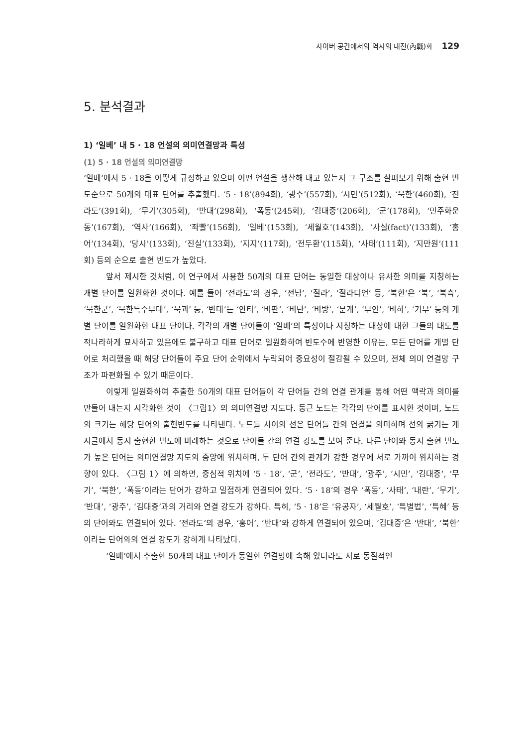사이버 공간에서의 역사의 내전(內戰)화 129
5. 분석결과
1) ‘일베’ 내 5 · 18 언설의 의미연결망과 특성
(1) 5 · 18 언설의 의미연결망
‘일베’에서 5 · 18을 어떻게 규정하고 있으며 어떤 언설을 생산해 내고 있는지 그 구조를 살펴보기 위해 출현 빈도순으로 50개의 대표 단어를 추출했다. ‘5 · 18’(894회), ‘광주’(557회), ‘시민’(512회), ‘북한’(460회), ‘전라도’(391회), ‘무기’(305회), ‘반대’(298회), ‘폭동’(245회), ‘김대중’(206회), ‘군’(178회), ‘민주화운동’(167회), ‘역사’(166회), ‘좌빨’(156회), ‘일베’(153회), ‘세월호’(143회), ‘사실(fact)’(133회), ‘홍어’(134회), ‘당시’(133회), ‘진실’(133회), ‘지지’(117회), ‘전두환’(115회), ‘사태’(111회), ‘지만원’(111회) 등의 순으로 출현 빈도가 높았다.
앞서 제시한 것처럼, 이 연구에서 사용한 50개의 대표 단어는 동일한 대상이나 유사한 의미를 지칭하는 개별 단어를 일원화한 것이다. 예를 들어 ‘전라도’의 경우, ‘전남’, ‘절라’, ‘절라디언’ 등, ‘북한’은 ‘북’, ‘북측’, ‘북한군’, ‘북한특수부대’, ‘북괴’ 등, ‘반대’는 ‘안티’, ‘비판’, ‘비난’, ‘비방’, ‘분개’, ‘부인’, ‘비하’, ‘거부’ 등의 개별 단어를 일원화한 대표 단어다. 각각의 개별 단어들이 ‘일베’의 특성이나 지칭하는 대상에 대한 그들의 태도를 적나라하게 묘사하고 있음에도 불구하고 대표 단어로 일원화하여 빈도수에 반영한 이유는, 모든 단어를 개별 단어로 처리했을 때 해당 단어들이 주요 단어 순위에서 누락되어 중요성이 절감될 수 있으며, 전체 의미 연결망 구조가 파편화될 수 있기 때문이다.
이렇게 일원화하여 추출한 50개의 대표 단어들이 각 단어들 간의 연결 관계를 통해 어떤 맥락과 의미를 만들어 내는지 시각화한 것이 〈그림1〉의 의미연결망 지도다. 둥근 노드는 각각의 단어를 표시한 것이며, 노드의 크기는 해당 단어의 출현빈도를 나타낸다. 노드들 사이의 선은 단어들 간의 연결을 의미하며 선의 굵기는 게시글에서 동시 출현한 빈도에 비례하는 것으로 단어들 간의 연결 강도를 보여 준다. 다른 단어와 동시 출현 빈도가 높은 단어는 의미연결망 지도의 중앙에 위치하며, 두 단어 간의 관계가 강한 경우에 서로 가까이 위치하는 경향이 있다. 〈그림 1〉에 의하면, 중심적 위치에 ‘5 · 18’, ‘군’, ‘전라도’, ‘반대’, ‘광주’, ‘시민’, ‘김대중’, ‘무기’, ‘북한’, ‘폭동’이라는 단어가 강하고 밀접하게 연결되어 있다. ‘5 · 18’의 경우 ‘폭동’, ‘사태’, ‘내란’, ‘무기’, ‘반대’, ‘광주’, ‘김대중’과의 거리와 연결 강도가 강하다. 특히, ‘5 · 18’은 ‘유공자’, ‘세월호’, ‘특별법’, ‘특혜’ 등의 단어와도 연결되어 있다. ‘전라도’의 경우, ‘홍어’, ‘반대’와 강하게 연결되어 있으며, ‘김대중’은 ‘반대’, ‘북한’이라는 단어와의 연결 강도가 강하게 나타났다.
‘일베’에서 추출한 50개의 대표 단어가 동일한 연결망에 속해 있더라도 서로 동질적인